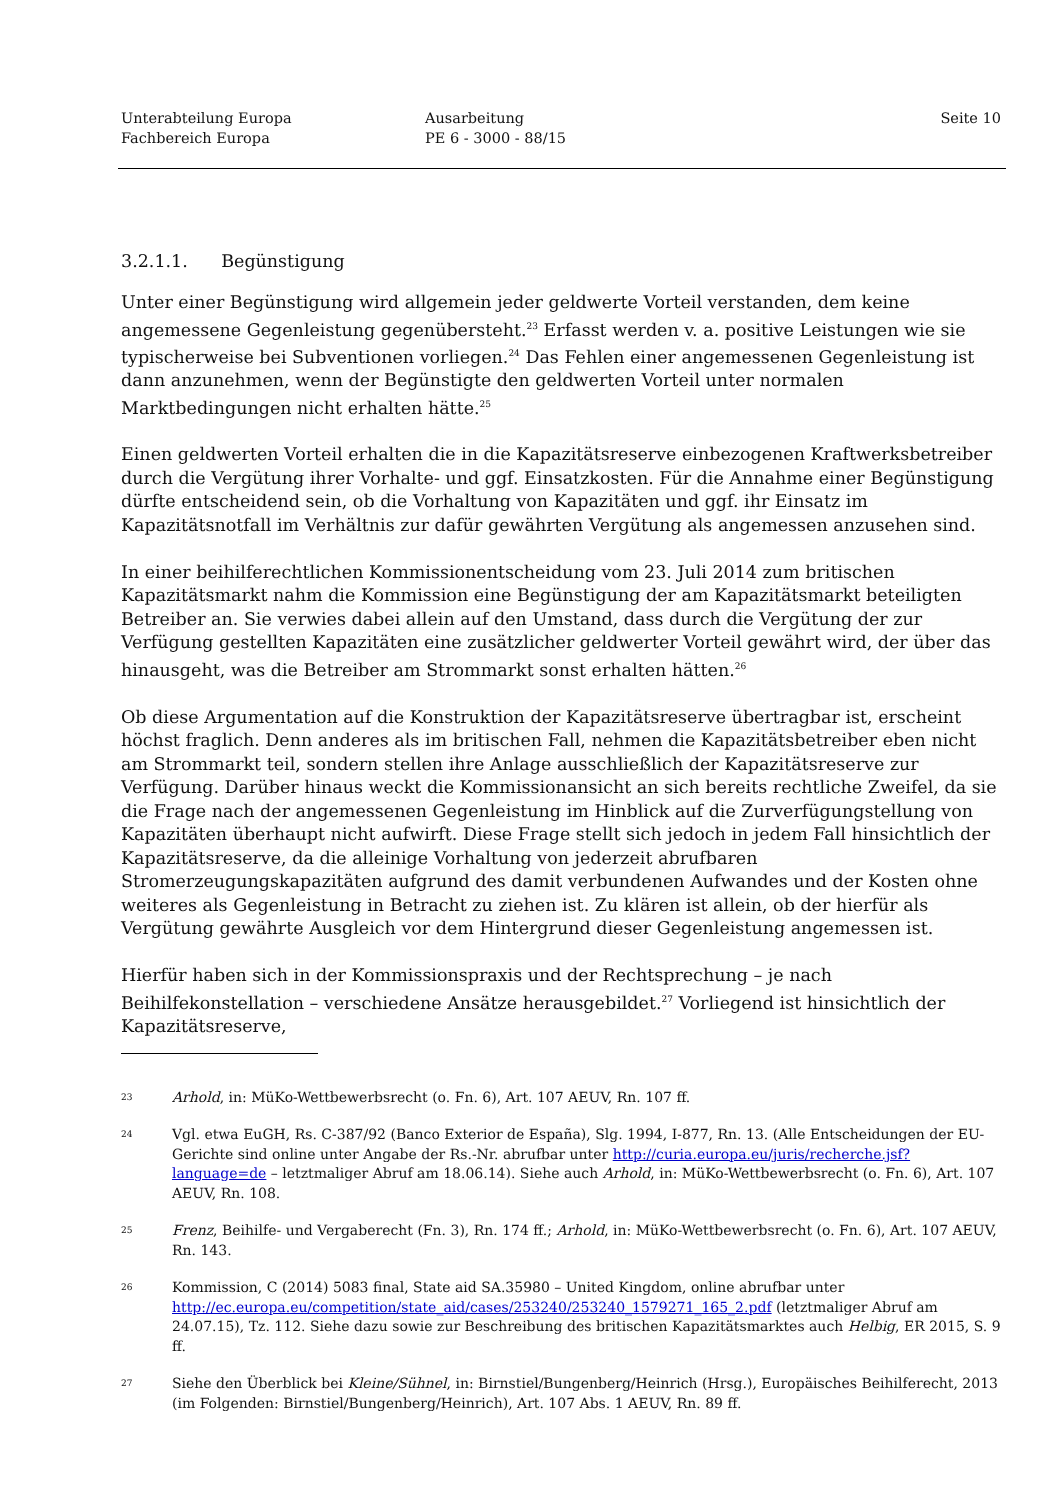Unterabteilung Europa
Fachbereich Europa
Ausarbeitung
PE 6 - 3000 - 88/15
Seite 10
3.2.1.1. Begünstigung
Unter einer Begünstigung wird allgemein jeder geldwerte Vorteil verstanden, dem keine angemessene Gegenleistung gegenübersteht.<sup>23</sup> Erfasst werden v. a. positive Leistungen wie sie typischerweise bei Subventionen vorliegen.<sup>24</sup> Das Fehlen einer angemessenen Gegenleistung ist dann anzunehmen, wenn der Begünstigte den geldwerten Vorteil unter normalen Marktbedingungen nicht erhalten hätte.<sup>25</sup>
Einen geldwerten Vorteil erhalten die in die Kapazitätsreserve einbezogenen Kraftwerksbetreiber durch die Vergütung ihrer Vorhalte- und ggf. Einsatzkosten. Für die Annahme einer Begünstigung dürfte entscheidend sein, ob die Vorhaltung von Kapazitäten und ggf. ihr Einsatz im Kapazitätsnotfall im Verhältnis zur dafür gewährten Vergütung als angemessen anzusehen sind.
In einer beihilferechtlichen Kommissionentscheidung vom 23. Juli 2014 zum britischen Kapazitätsmarkt nahm die Kommission eine Begünstigung der am Kapazitätsmarkt beteiligten Betreiber an. Sie verwies dabei allein auf den Umstand, dass durch die Vergütung der zur Verfügung gestellten Kapazitäten eine zusätzlicher geldwerter Vorteil gewährt wird, der über das hinausgeht, was die Betreiber am Strommarkt sonst erhalten hätten.<sup>26</sup>
Ob diese Argumentation auf die Konstruktion der Kapazitätsreserve übertragbar ist, erscheint höchst fraglich. Denn anderes als im britischen Fall, nehmen die Kapazitätsbetreiber eben nicht am Strommarkt teil, sondern stellen ihre Anlage ausschließlich der Kapazitätsreserve zur Verfügung. Darüber hinaus weckt die Kommissionansicht an sich bereits rechtliche Zweifel, da sie die Frage nach der angemessenen Gegenleistung im Hinblick auf die Zurverfügungstellung von Kapazitäten überhaupt nicht aufwirft. Diese Frage stellt sich jedoch in jedem Fall hinsichtlich der Kapazitätsreserve, da die alleinige Vorhaltung von jederzeit abrufbaren Stromerzeugungskapazitäten aufgrund des damit verbundenen Aufwandes und der Kosten ohne weiteres als Gegenleistung in Betracht zu ziehen ist. Zu klären ist allein, ob der hierfür als Vergütung gewährte Ausgleich vor dem Hintergrund dieser Gegenleistung angemessen ist.
Hierfür haben sich in der Kommissionspraxis und der Rechtsprechung – je nach Beihilfekonstellation – verschiedene Ansätze herausgebildet.<sup>27</sup> Vorliegend ist hinsichtlich der Kapazitätsreserve,
23 Arhold, in: MüKo-Wettbewerbsrecht (o. Fn. 6), Art. 107 AEUV, Rn. 107 ff.
24 Vgl. etwa EuGH, Rs. C-387/92 (Banco Exterior de España), Slg. 1994, I-877, Rn. 13. (Alle Entscheidungen der EU-Gerichte sind online unter Angabe der Rs.-Nr. abrufbar unter http://curia.europa.eu/juris/recherche.jsf?language=de – letztmaliger Abruf am 18.06.14). Siehe auch Arhold, in: MüKo-Wettbewerbsrecht (o. Fn. 6), Art. 107 AEUV, Rn. 108.
25 Frenz, Beihilfe- und Vergaberecht (Fn. 3), Rn. 174 ff.; Arhold, in: MüKo-Wettbewerbsrecht (o. Fn. 6), Art. 107 AEUV, Rn. 143.
26 Kommission, C (2014) 5083 final, State aid SA.35980 – United Kingdom, online abrufbar unter http://ec.europa.eu/competition/state_aid/cases/253240/253240_1579271_165_2.pdf (letztmaliger Abruf am 24.07.15), Tz. 112. Siehe dazu sowie zur Beschreibung des britischen Kapazitätsmarktes auch Helbig, ER 2015, S. 9 ff.
27 Siehe den Überblick bei Kleine/Sühnel, in: Birnstiel/Bungenberg/Heinrich (Hrsg.), Europäisches Beihilferecht, 2013 (im Folgenden: Birnstiel/Bungenberg/Heinrich), Art. 107 Abs. 1 AEUV, Rn. 89 ff.